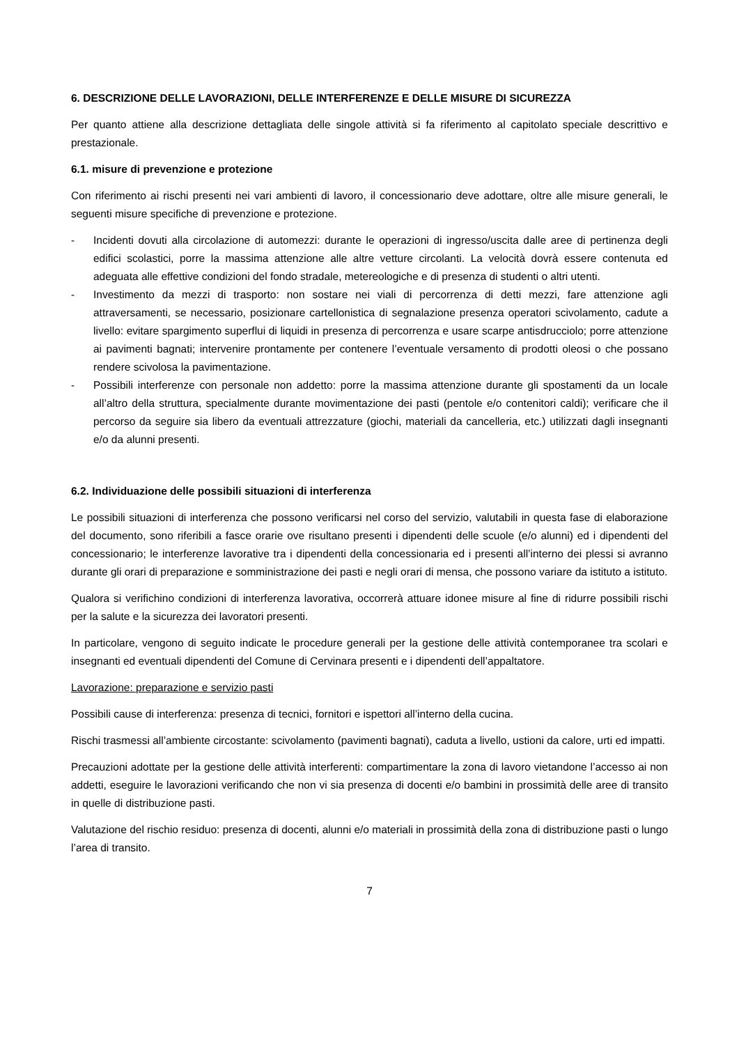6. DESCRIZIONE DELLE LAVORAZIONI, DELLE INTERFERENZE E DELLE MISURE DI SICUREZZA
Per quanto attiene alla descrizione dettagliata delle singole attività si fa riferimento al capitolato speciale descrittivo e prestazionale.
6.1. misure di prevenzione e protezione
Con riferimento ai rischi presenti nei vari ambienti di lavoro, il concessionario deve adottare, oltre alle misure generali, le seguenti misure specifiche di prevenzione e protezione.
- Incidenti dovuti alla circolazione di automezzi: durante le operazioni di ingresso/uscita dalle aree di pertinenza degli edifici scolastici, porre la massima attenzione alle altre vetture circolanti. La velocità dovrà essere contenuta ed adeguata alle effettive condizioni del fondo stradale, metereologiche e di presenza di studenti o altri utenti.
- Investimento da mezzi di trasporto: non sostare nei viali di percorrenza di detti mezzi, fare attenzione agli attraversamenti, se necessario, posizionare cartellonistica di segnalazione presenza operatori scivolamento, cadute a livello: evitare spargimento superflui di liquidi in presenza di percorrenza e usare scarpe antisdrucciolo; porre attenzione ai pavimenti bagnati; intervenire prontamente per contenere l’eventuale versamento di prodotti oleosi o che possano rendere scivolosa la pavimentazione.
- Possibili interferenze con personale non addetto: porre la massima attenzione durante gli spostamenti da un locale all’altro della struttura, specialmente durante movimentazione dei pasti (pentole e/o contenitori caldi); verificare che il percorso da seguire sia libero da eventuali attrezzature (giochi, materiali da cancelleria, etc.) utilizzati dagli insegnanti e/o da alunni presenti.
6.2. Individuazione delle possibili situazioni di interferenza
Le possibili situazioni di interferenza che possono verificarsi nel corso del servizio, valutabili in questa fase di elaborazione del documento, sono riferibili a fasce orarie ove risultano presenti i dipendenti delle scuole (e/o alunni) ed i dipendenti del concessionario; le interferenze lavorative tra i dipendenti della concessionaria ed i presenti all’interno dei plessi si avranno durante gli orari di preparazione e somministrazione dei pasti e negli orari di mensa, che possono variare da istituto a istituto.
Qualora si verifichino condizioni di interferenza lavorativa, occorrerà attuare idonee misure al fine di ridurre possibili rischi per la salute e la sicurezza dei lavoratori presenti.
In particolare, vengono di seguito indicate le procedure generali per la gestione delle attività contemporanee tra scolari e insegnanti ed eventuali dipendenti del Comune di Cervinara presenti e i dipendenti dell’appaltatore.
Lavorazione: preparazione e servizio pasti
Possibili cause di interferenza: presenza di tecnici, fornitori e ispettori all’interno della cucina.
Rischi trasmessi all’ambiente circostante: scivolamento (pavimenti bagnati), caduta a livello, ustioni da calore, urti ed impatti.
Precauzioni adottate per la gestione delle attività interferenti: compartimentare la zona di lavoro vietandone l’accesso ai non addetti, eseguire le lavorazioni verificando che non vi sia presenza di docenti e/o bambini in prossimità delle aree di transito in quelle di distribuzione pasti.
Valutazione del rischio residuo: presenza di docenti, alunni e/o materiali in prossimità della zona di distribuzione pasti o lungo l’area di transito.
7